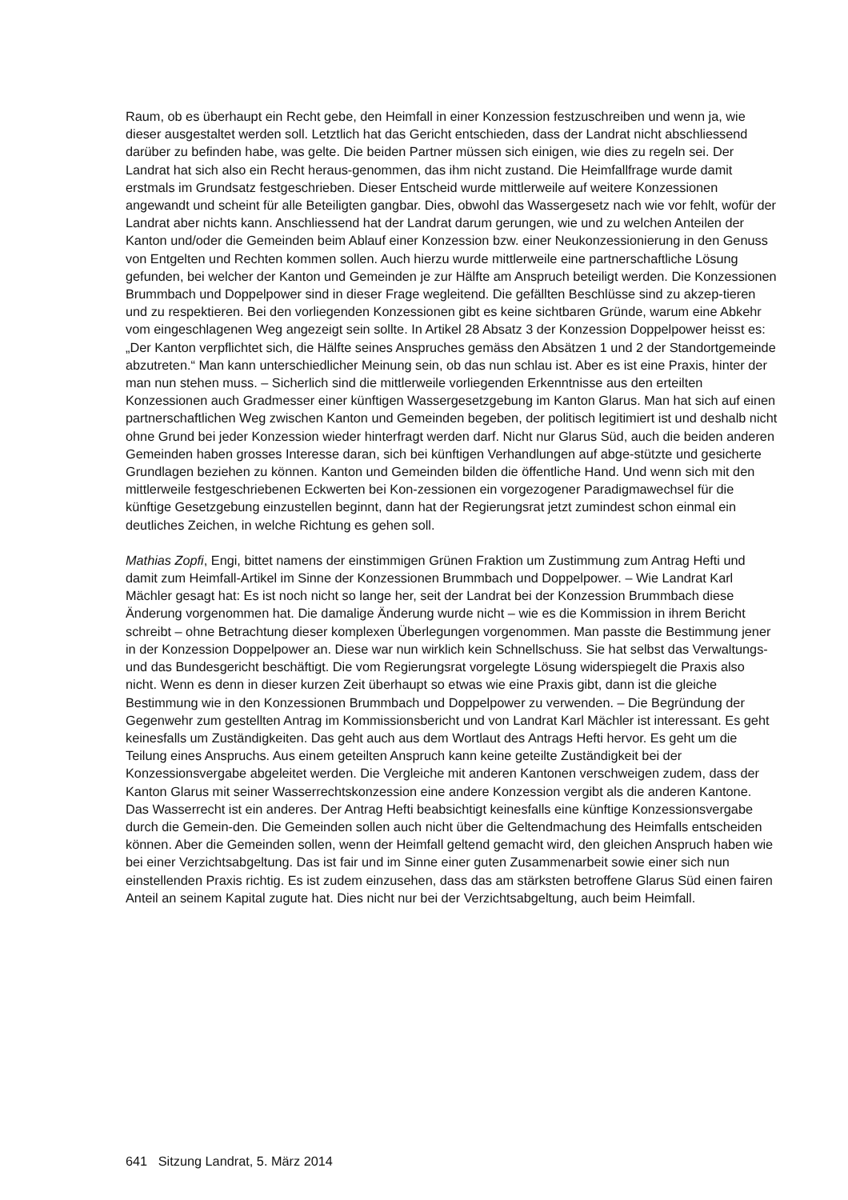Raum, ob es überhaupt ein Recht gebe, den Heimfall in einer Konzession festzuschreiben und wenn ja, wie dieser ausgestaltet werden soll. Letztlich hat das Gericht entschieden, dass der Landrat nicht abschliessend darüber zu befinden habe, was gelte. Die beiden Partner müssen sich einigen, wie dies zu regeln sei. Der Landrat hat sich also ein Recht heraus-genommen, das ihm nicht zustand. Die Heimfallfrage wurde damit erstmals im Grundsatz festgeschrieben. Dieser Entscheid wurde mittlerweile auf weitere Konzessionen angewandt und scheint für alle Beteiligten gangbar. Dies, obwohl das Wassergesetz nach wie vor fehlt, wofür der Landrat aber nichts kann. Anschliessend hat der Landrat darum gerungen, wie und zu welchen Anteilen der Kanton und/oder die Gemeinden beim Ablauf einer Konzession bzw. einer Neukonzessionierung in den Genuss von Entgelten und Rechten kommen sollen. Auch hierzu wurde mittlerweile eine partnerschaftliche Lösung gefunden, bei welcher der Kanton und Gemeinden je zur Hälfte am Anspruch beteiligt werden. Die Konzessionen Brummbach und Doppelpower sind in dieser Frage wegleitend. Die gefällten Beschlüsse sind zu akzep-tieren und zu respektieren. Bei den vorliegenden Konzessionen gibt es keine sichtbaren Gründe, warum eine Abkehr vom eingeschlagenen Weg angezeigt sein sollte. In Artikel 28 Absatz 3 der Konzession Doppelpower heisst es: „Der Kanton verpflichtet sich, die Hälfte seines Anspruches gemäss den Absätzen 1 und 2 der Standortgemeinde abzutreten.“ Man kann unterschiedlicher Meinung sein, ob das nun schlau ist. Aber es ist eine Praxis, hinter der man nun stehen muss. – Sicherlich sind die mittlerweile vorliegenden Erkenntnisse aus den erteilten Konzessionen auch Gradmesser einer künftigen Wassergesetzgebung im Kanton Glarus. Man hat sich auf einen partnerschaftlichen Weg zwischen Kanton und Gemeinden begeben, der politisch legitimiert ist und deshalb nicht ohne Grund bei jeder Konzession wieder hinterfragt werden darf. Nicht nur Glarus Süd, auch die beiden anderen Gemeinden haben grosses Interesse daran, sich bei künftigen Verhandlungen auf abge-stützte und gesicherte Grundlagen beziehen zu können. Kanton und Gemeinden bilden die öffentliche Hand. Und wenn sich mit den mittlerweile festgeschriebenen Eckwerten bei Kon-zessionen ein vorgezogener Paradigmawechsel für die künftige Gesetzgebung einzustellen beginnt, dann hat der Regierungsrat jetzt zumindest schon einmal ein deutliches Zeichen, in welche Richtung es gehen soll.
Mathias Zopfi, Engi, bittet namens der einstimmigen Grünen Fraktion um Zustimmung zum Antrag Hefti und damit zum Heimfall-Artikel im Sinne der Konzessionen Brummbach und Doppelpower. – Wie Landrat Karl Mächler gesagt hat: Es ist noch nicht so lange her, seit der Landrat bei der Konzession Brummbach diese Änderung vorgenommen hat. Die damalige Änderung wurde nicht – wie es die Kommission in ihrem Bericht schreibt – ohne Betrachtung dieser komplexen Überlegungen vorgenommen. Man passte die Bestimmung jener in der Konzession Doppelpower an. Diese war nun wirklich kein Schnellschuss. Sie hat selbst das Verwaltungs- und das Bundesgericht beschäftigt. Die vom Regierungsrat vorgelegte Lösung widerspiegelt die Praxis also nicht. Wenn es denn in dieser kurzen Zeit überhaupt so etwas wie eine Praxis gibt, dann ist die gleiche Bestimmung wie in den Konzessionen Brummbach und Doppelpower zu verwenden. – Die Begründung der Gegenwehr zum gestellten Antrag im Kommissionsbericht und von Landrat Karl Mächler ist interessant. Es geht keinesfalls um Zuständigkeiten. Das geht auch aus dem Wortlaut des Antrags Hefti hervor. Es geht um die Teilung eines Anspruchs. Aus einem geteilten Anspruch kann keine geteilte Zuständigkeit bei der Konzessionsvergabe abgeleitet werden. Die Vergleiche mit anderen Kantonen verschweigen zudem, dass der Kanton Glarus mit seiner Wasserrechtskonzession eine andere Konzession vergibt als die anderen Kantone. Das Wasserrecht ist ein anderes. Der Antrag Hefti beabsichtigt keinesfalls eine künftige Konzessionsvergabe durch die Gemein-den. Die Gemeinden sollen auch nicht über die Geltendmachung des Heimfalls entscheiden können. Aber die Gemeinden sollen, wenn der Heimfall geltend gemacht wird, den gleichen Anspruch haben wie bei einer Verzichtsabgeltung. Das ist fair und im Sinne einer guten Zusammenarbeit sowie einer sich nun einstellenden Praxis richtig. Es ist zudem einzusehen, dass das am stärksten betroffene Glarus Süd einen fairen Anteil an seinem Kapital zugute hat. Dies nicht nur bei der Verzichtsabgeltung, auch beim Heimfall.
641 Sitzung Landrat, 5. März 2014